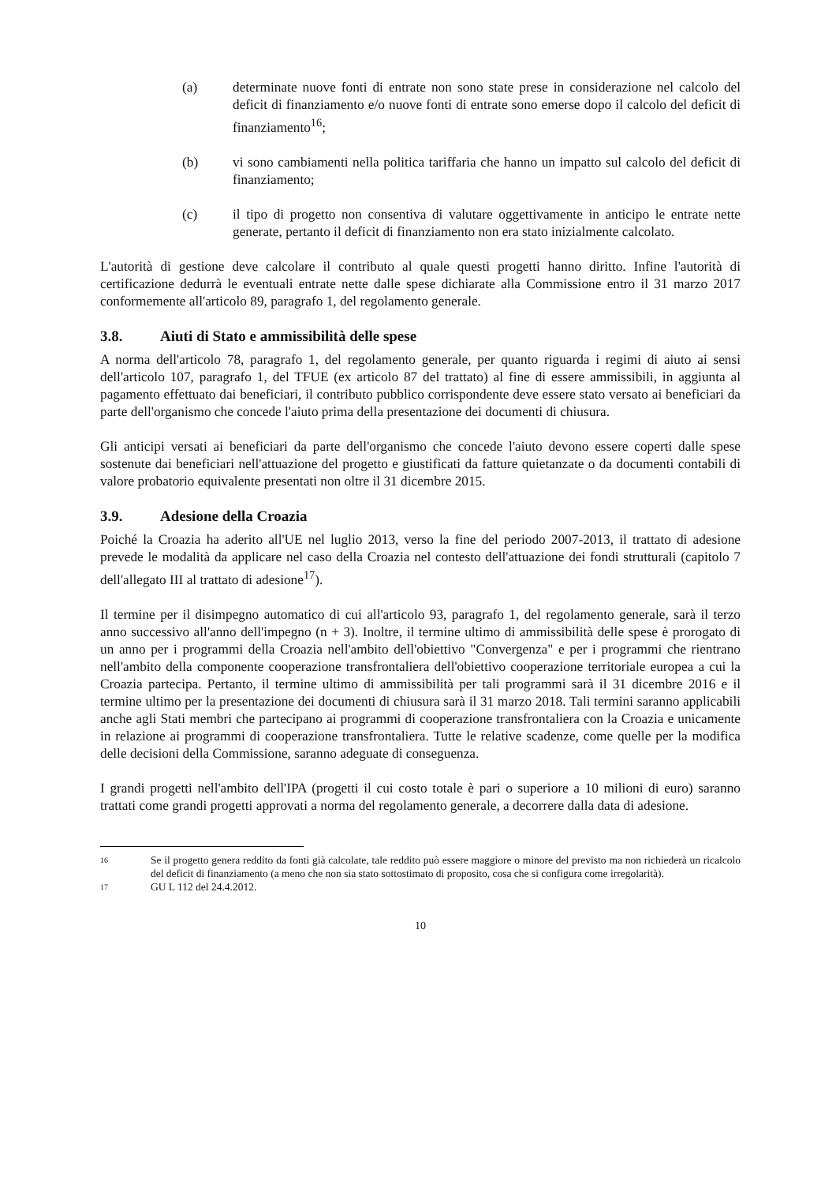(a) determinate nuove fonti di entrate non sono state prese in considerazione nel calcolo del deficit di finanziamento e/o nuove fonti di entrate sono emerse dopo il calcolo del deficit di finanziamento<sup>16</sup>;
(b) vi sono cambiamenti nella politica tariffaria che hanno un impatto sul calcolo del deficit di finanziamento;
(c) il tipo di progetto non consentiva di valutare oggettivamente in anticipo le entrate nette generate, pertanto il deficit di finanziamento non era stato inizialmente calcolato.
L'autorità di gestione deve calcolare il contributo al quale questi progetti hanno diritto. Infine l'autorità di certificazione dedurrà le eventuali entrate nette dalle spese dichiarate alla Commissione entro il 31 marzo 2017 conformemente all'articolo 89, paragrafo 1, del regolamento generale.
3.8. Aiuti di Stato e ammissibilità delle spese
A norma dell'articolo 78, paragrafo 1, del regolamento generale, per quanto riguarda i regimi di aiuto ai sensi dell'articolo 107, paragrafo 1, del TFUE (ex articolo 87 del trattato) al fine di essere ammissibili, in aggiunta al pagamento effettuato dai beneficiari, il contributo pubblico corrispondente deve essere stato versato ai beneficiari da parte dell'organismo che concede l'aiuto prima della presentazione dei documenti di chiusura.
Gli anticipi versati ai beneficiari da parte dell'organismo che concede l'aiuto devono essere coperti dalle spese sostenute dai beneficiari nell'attuazione del progetto e giustificati da fatture quietanzate o da documenti contabili di valore probatorio equivalente presentati non oltre il 31 dicembre 2015.
3.9. Adesione della Croazia
Poiché la Croazia ha aderito all'UE nel luglio 2013, verso la fine del periodo 2007-2013, il trattato di adesione prevede le modalità da applicare nel caso della Croazia nel contesto dell'attuazione dei fondi strutturali (capitolo 7 dell'allegato III al trattato di adesione<sup>17</sup>).
Il termine per il disimpegno automatico di cui all'articolo 93, paragrafo 1, del regolamento generale, sarà il terzo anno successivo all'anno dell'impegno (n + 3). Inoltre, il termine ultimo di ammissibilità delle spese è prorogato di un anno per i programmi della Croazia nell'ambito dell'obiettivo "Convergenza" e per i programmi che rientrano nell'ambito della componente cooperazione transfrontaliera dell'obiettivo cooperazione territoriale europea a cui la Croazia partecipa. Pertanto, il termine ultimo di ammissibilità per tali programmi sarà il 31 dicembre 2016 e il termine ultimo per la presentazione dei documenti di chiusura sarà il 31 marzo 2018. Tali termini saranno applicabili anche agli Stati membri che partecipano ai programmi di cooperazione transfrontaliera con la Croazia e unicamente in relazione ai programmi di cooperazione transfrontaliera. Tutte le relative scadenze, come quelle per la modifica delle decisioni della Commissione, saranno adeguate di conseguenza.
I grandi progetti nell'ambito dell'IPA (progetti il cui costo totale è pari o superiore a 10 milioni di euro) saranno trattati come grandi progetti approvati a norma del regolamento generale, a decorrere dalla data di adesione.
16
Se il progetto genera reddito da fonti già calcolate, tale reddito può essere maggiore o minore del previsto ma non richiederà un ricalcolo del deficit di finanziamento (a meno che non sia stato sottostimato di proposito, cosa che si configura come irregolarità).
17
GU L 112 del 24.4.2012.
10